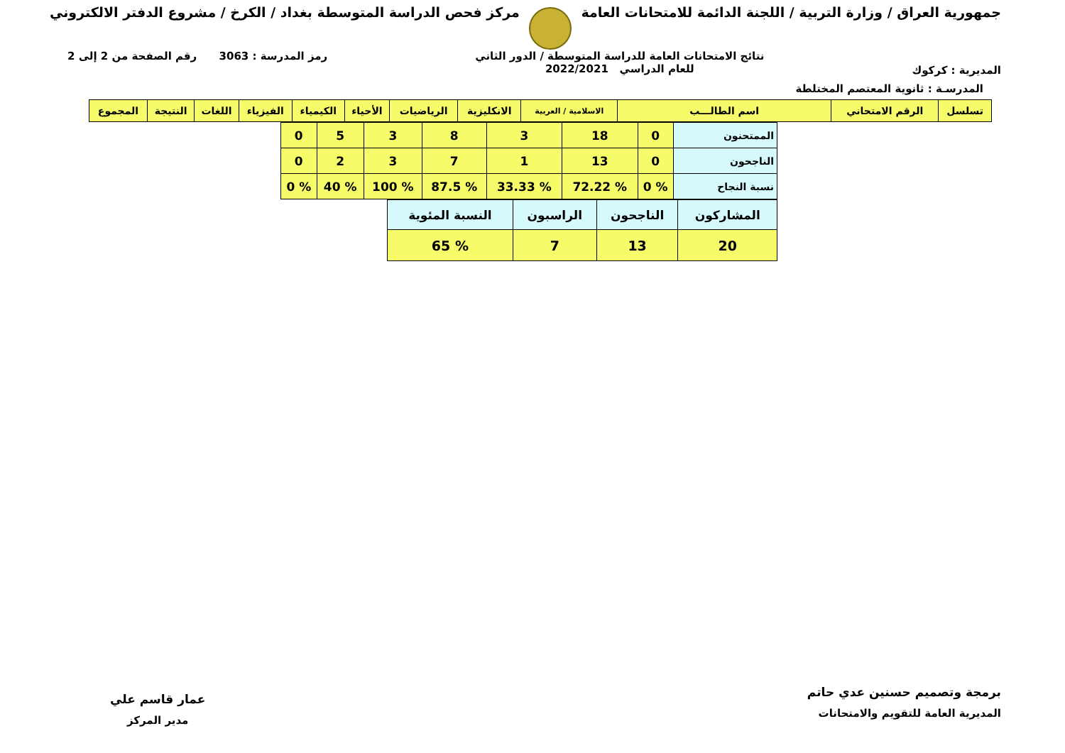جمهورية العراق / وزارة التربية / اللجنة الدائمة للامتحانات العامة
مركز فحص الدراسة المتوسطة بغداد / الكرخ / مشروع الدفتر الالكتروني
المديرية : كركوك
نتائج الامتحانات العامة للدراسة المتوسطة / الدور الثاني
للعام الدراسي 2022/2021
رمز المدرسة : 3063 رقم الصفحة من 2 إلى 2
المدرسـة : ثانوية المعتصم المختلطة
| تسلسل | الرقم الامتحاني | اسم الطالـــب | الاسلامية / العربية | الانكليزية | الرياضيات | الأحياء | الكيمياء | الفيزياء | اللغات | النتيجة | المجموع |
| --- | --- | --- | --- | --- | --- | --- | --- | --- | --- | --- | --- |
| الممتحنون | 0 | 18 | 3 | 8 | 3 | 5 | 0 |
| الناجحون | 0 | 13 | 1 | 7 | 3 | 2 | 0 |
| نسبة النجاح | % 0 | % 72.22 | % 33.33 | % 87.5 | % 100 | % 40 | % 0 |
| المشاركون | الناجحون | الراسبون | النسبة المئوية |
| 20 | 13 | 7 | % 65 |
برمجة وتصميم حسنين عدي حاتم
المديرية العامة للتقويم والامتحانات
عمار قاسم علي
مدير المركز